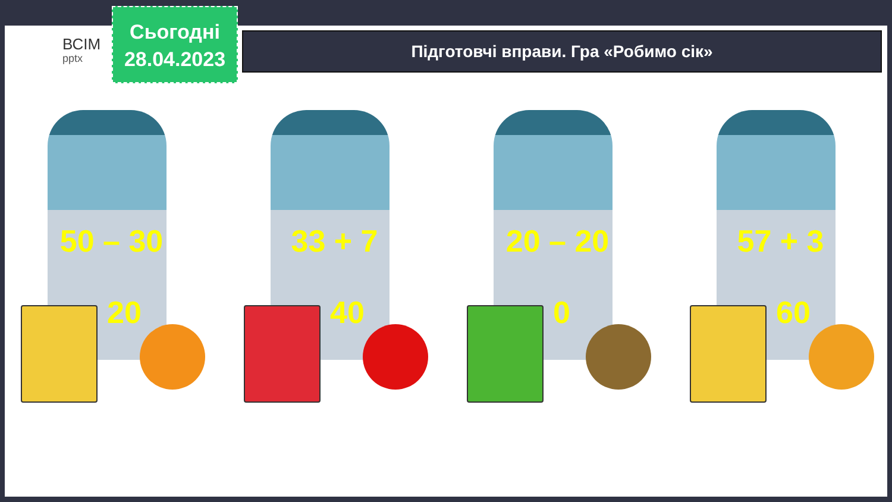ВСІМ
pptx
Сьогодні
28.04.2023
Підготовчі вправи. Гра «Робимо сік»
50 – 30
20
33 + 7
40
20 – 20
0
57 + 3
60